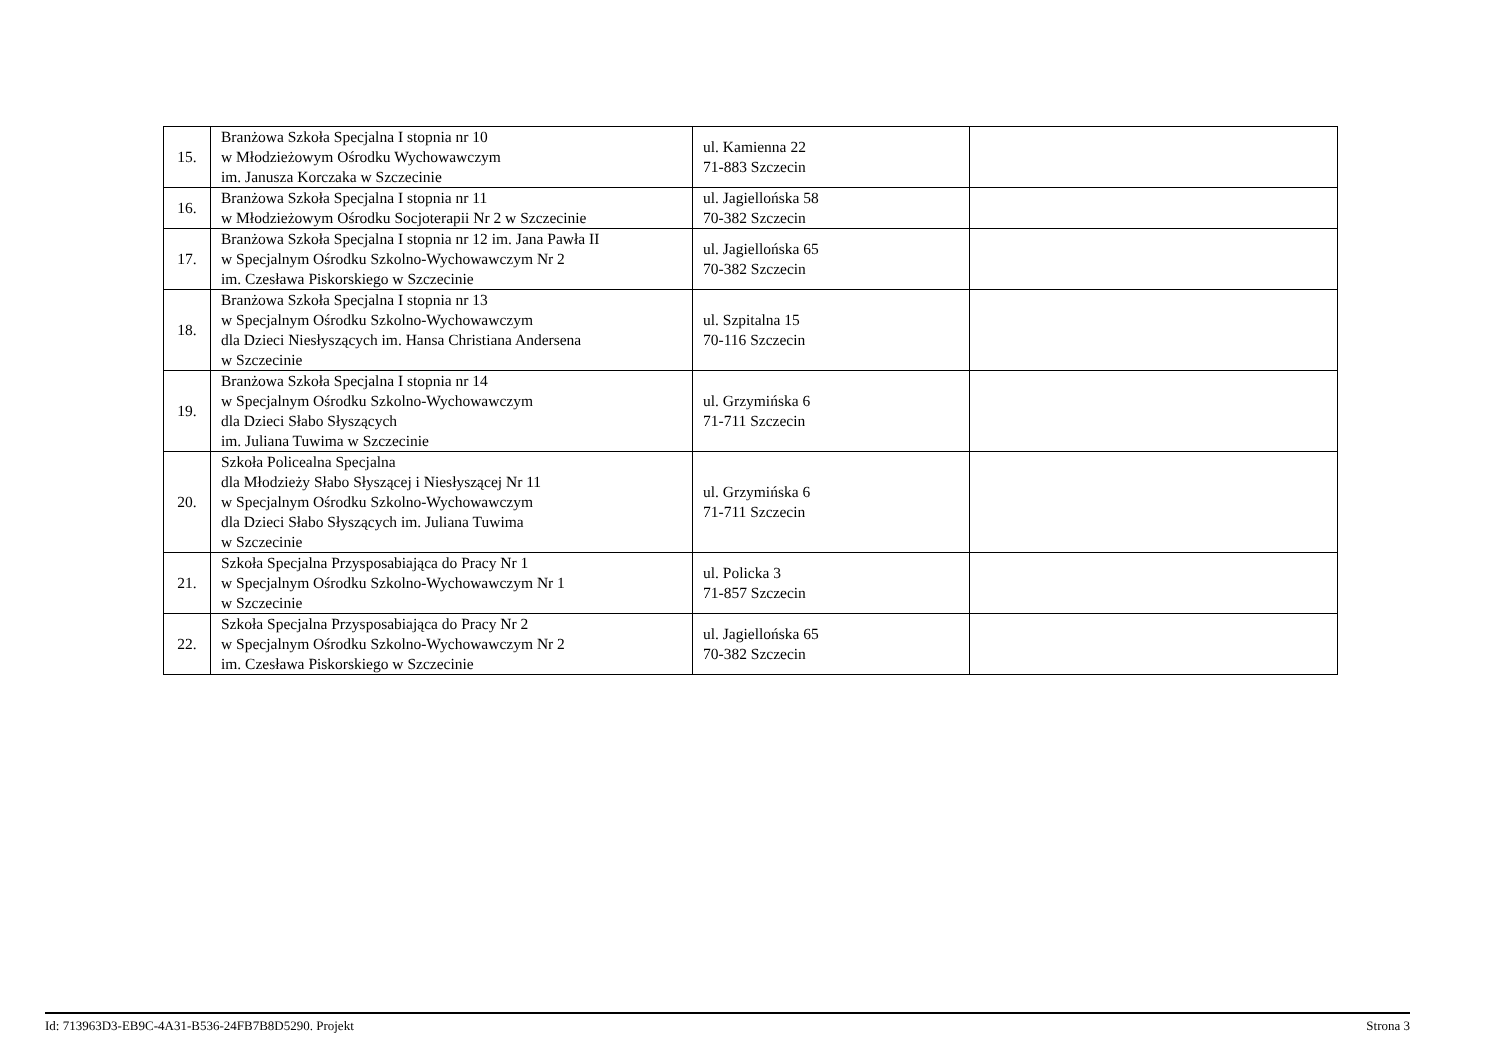| 15. | Branżowa Szkoła Specjalna I stopnia nr 10 w Młodzieżowym Ośrodku Wychowawczym im. Janusza Korczaka w Szczecinie | ul. Kamienna 22 71-883 Szczecin | |
| 16. | Branżowa Szkoła Specjalna I stopnia nr 11 w Młodzieżowym Ośrodku Socjoterapii Nr 2 w Szczecinie | ul. Jagiellońska 58 70-382 Szczecin | |
| 17. | Branżowa Szkoła Specjalna I stopnia nr 12 im. Jana Pawła II w Specjalnym Ośrodku Szkolno-Wychowawczym Nr 2 im. Czesława Piskorskiego w Szczecinie | ul. Jagiellońska 65 70-382 Szczecin | |
| 18. | Branżowa Szkoła Specjalna I stopnia nr 13 w Specjalnym Ośrodku Szkolno-Wychowawczym dla Dzieci Niesłyszących im. Hansa Christiana Andersena w Szczecinie | ul. Szpitalna 15 70-116 Szczecin | |
| 19. | Branżowa Szkoła Specjalna I stopnia nr 14 w Specjalnym Ośrodku Szkolno-Wychowawczym dla Dzieci Słabo Słyszących im. Juliana Tuwima w Szczecinie | ul. Grzymińska 6 71-711 Szczecin | |
| 20. | Szkoła Policealna Specjalna dla Młodzieży Słabo Słyszącej i Niesłyszącej Nr 11 w Specjalnym Ośrodku Szkolno-Wychowawczym dla Dzieci Słabo Słyszących im. Juliana Tuwima w Szczecinie | ul. Grzymińska 6 71-711 Szczecin | |
| 21. | Szkoła Specjalna Przysposabiająca do Pracy Nr 1 w Specjalnym Ośrodku Szkolno-Wychowawczym Nr 1 w Szczecinie | ul. Policka 3 71-857 Szczecin | |
| 22. | Szkoła Specjalna Przysposabiająca do Pracy Nr 2 w Specjalnym Ośrodku Szkolno-Wychowawczym Nr 2 im. Czesława Piskorskiego w Szczecinie | ul. Jagiellońska 65 70-382 Szczecin | |
Id: 713963D3-EB9C-4A31-B536-24FB7B8D5290. Projekt Strona 3